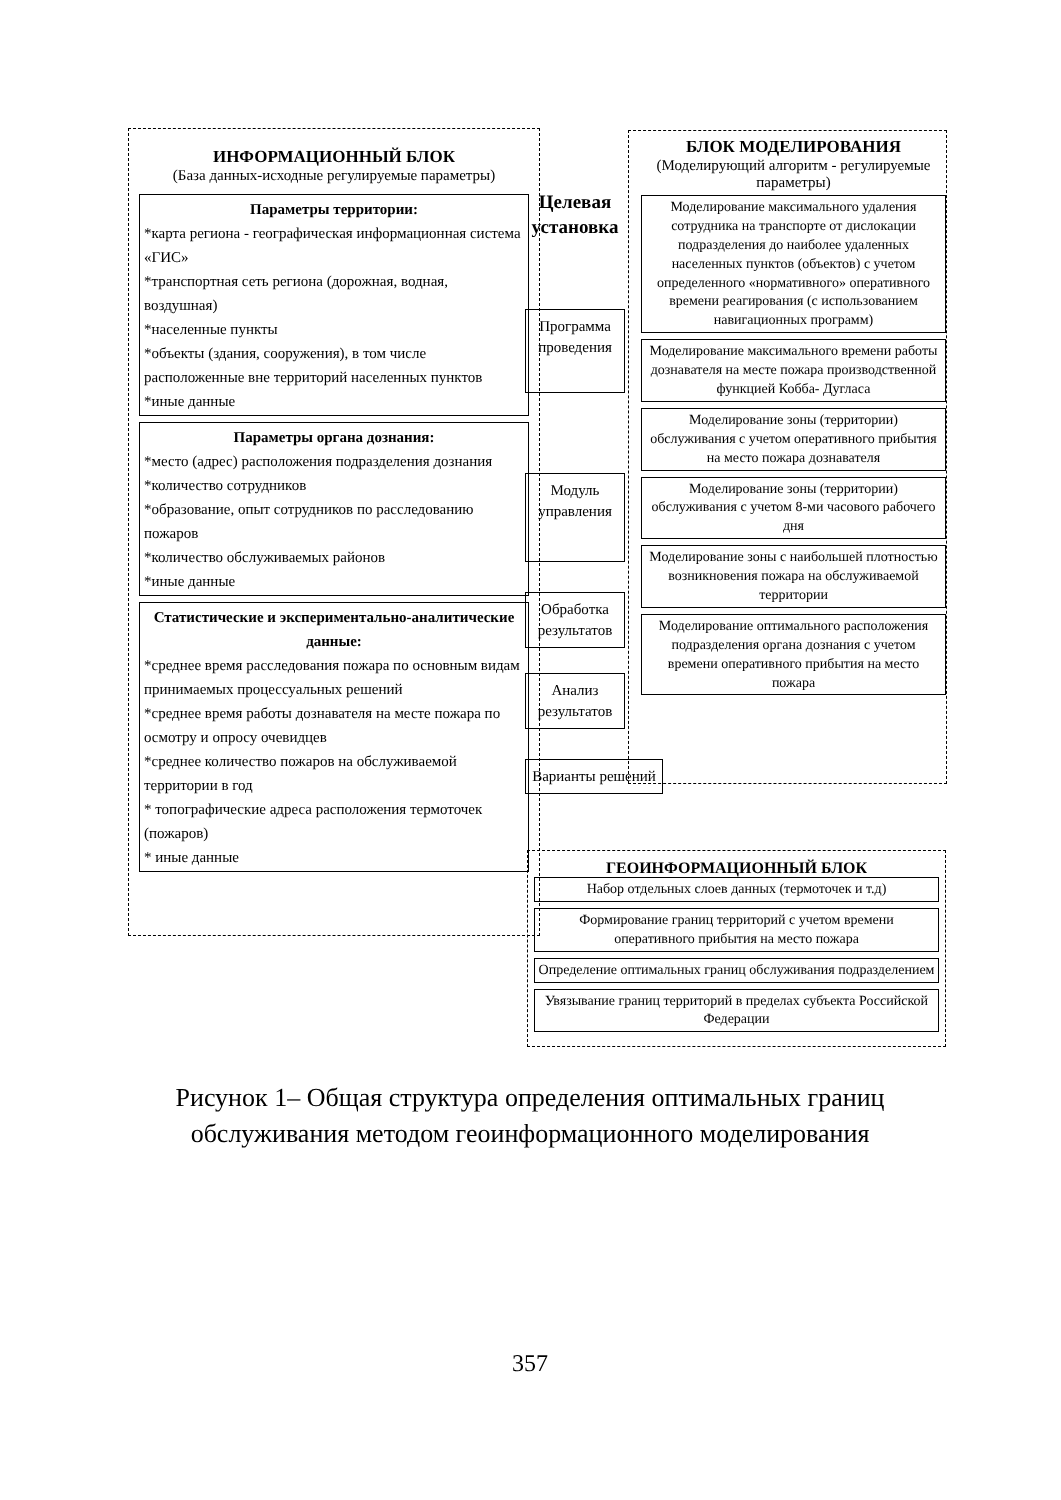ИНФОРМАЦИОННЫЙ БЛОК
(База данных-исходные регулируемые параметры)
Параметры территории:
*карта региона - географическая информационная система «ГИС»
*транспортная сеть региона (дорожная, водная, воздушная)
*населенные пункты
*объекты (здания, сооружения), в том числе расположенные вне территорий населенных пунктов
*иные данные
Параметры органа дознания:
*место (адрес) расположения подразделения дознания
*количество сотрудников
*образование, опыт сотрудников по расследованию пожаров
*количество обслуживаемых районов
*иные данные
Статистические и экспериментально-аналитические данные:
*среднее время расследования пожара по основным видам принимаемых процессуальных решений
*среднее время работы дознавателя на месте пожара по осмотру и опросу очевидцев
*среднее количество пожаров на обслуживаемой территории в год
* топографические адреса расположения термоточек (пожаров)
* иные данные
Целевая установка
Программа проведения
Модуль управления
Обработка результатов
Анализ результатов
Варианты решений
БЛОК МОДЕЛИРОВАНИЯ
(Моделирующий алгоритм - регулируемые параметры)
Моделирование максимального удаления сотрудника на транспорте от дислокации подразделения до наиболее удаленных населенных пунктов (объектов) с учетом определенного «нормативного» оперативного времени реагирования (с использованием навигационных программ)
Моделирование максимального времени работы дознавателя на месте пожара производственной функцией Кобба- Дугласа
Моделирование зоны (территории) обслуживания с учетом оперативного прибытия на место пожара дознавателя
Моделирование зоны (территории) обслуживания с учетом 8-ми часового рабочего дня
Моделирование зоны с наибольшей плотностью возникновения пожара на обслуживаемой территории
Моделирование оптимального расположения подразделения органа дознания с учетом времени оперативного прибытия на место пожара
ГЕОИНФОРМАЦИОННЫЙ БЛОК
Набор отдельных слоев данных (термоточек и т.д)
Формирование границ территорий с учетом времени оперативного прибытия на место пожара
Определение оптимальных границ обслуживания подразделением
Увязывание границ территорий в пределах субъекта Российской Федерации
Рисунок 1– Общая структура определения оптимальных границ обслуживания методом геоинформационного моделирования
357